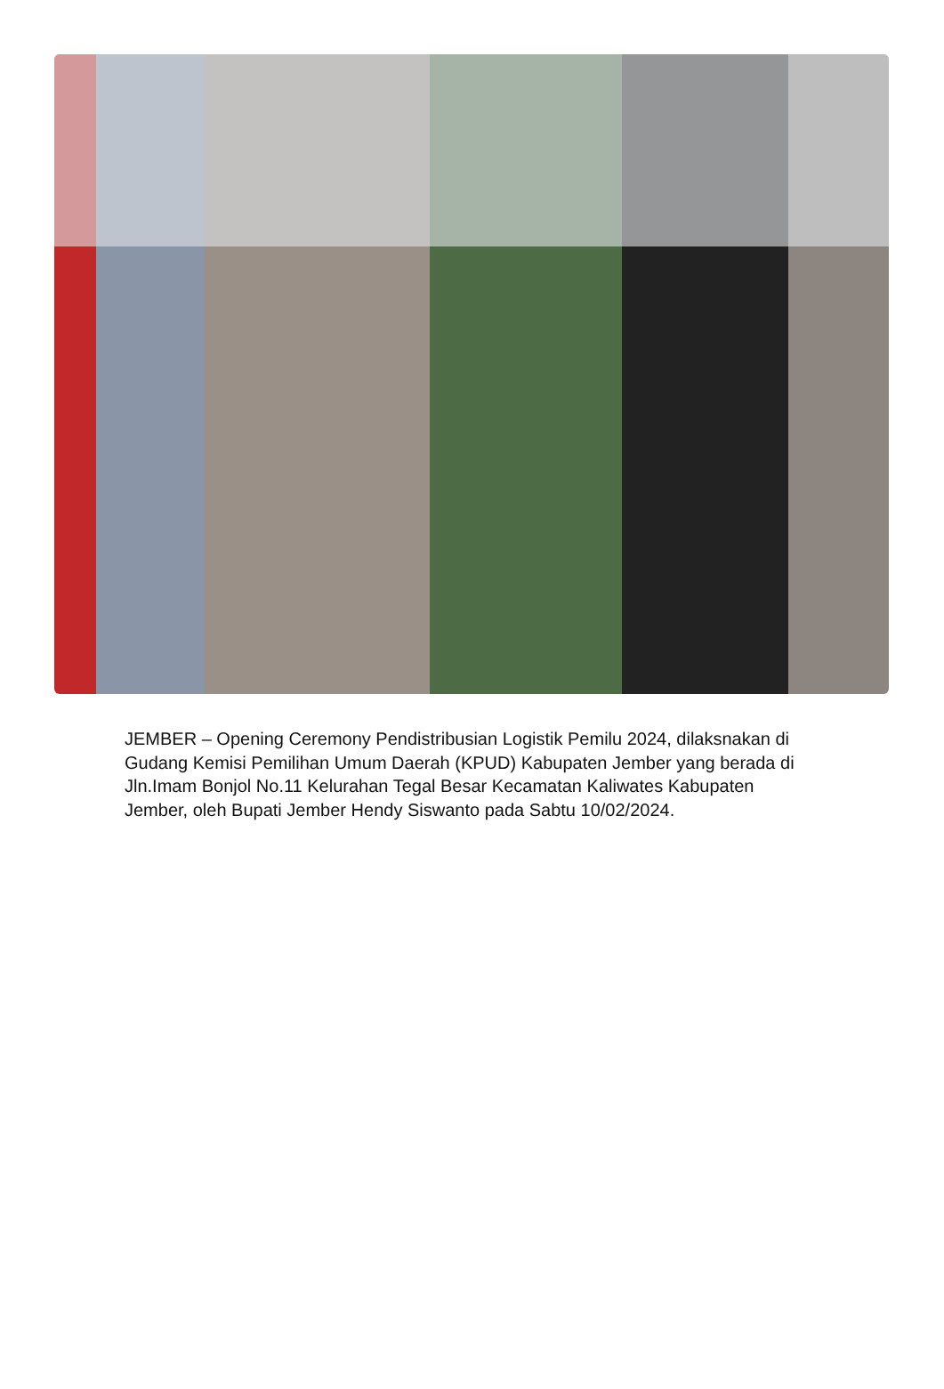JEMBER – Opening Ceremony Pendistribusian Logistik Pemilu 2024, dilaksnakan di Gudang Kemisi Pemilihan Umum Daerah (KPUD) Kabupaten Jember yang berada di Jln.Imam Bonjol No.11 Kelurahan Tegal Besar Kecamatan Kaliwates Kabupaten Jember, oleh Bupati Jember Hendy Siswanto pada Sabtu 10/02/2024.